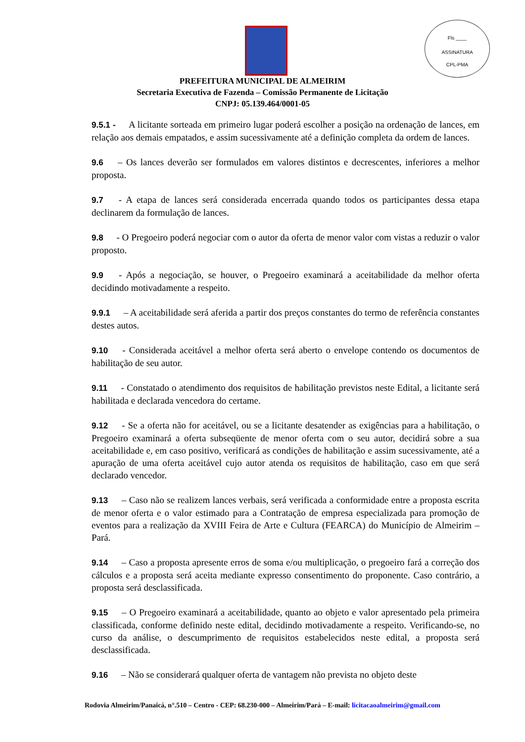Fls ____
ASSINATURA
CPL-PMA
PREFEITURA MUNICIPAL DE ALMEIRIM
Secretaria Executiva de Fazenda – Comissão Permanente de Licitação
CNPJ: 05.139.464/0001-05
9.5.1 - A licitante sorteada em primeiro lugar poderá escolher a posição na ordenação de lances, em relação aos demais empatados, e assim sucessivamente até a definição completa da ordem de lances.
9.6 – Os lances deverão ser formulados em valores distintos e decrescentes, inferiores a melhor proposta.
9.7 - A etapa de lances será considerada encerrada quando todos os participantes dessa etapa declinarem da formulação de lances.
9.8 - O Pregoeiro poderá negociar com o autor da oferta de menor valor com vistas a reduzir o valor proposto.
9.9 - Após a negociação, se houver, o Pregoeiro examinará a aceitabilidade da melhor oferta decidindo motivadamente a respeito.
9.9.1 – A aceitabilidade será aferida a partir dos preços constantes do termo de referência constantes destes autos.
9.10 - Considerada aceitável a melhor oferta será aberto o envelope contendo os documentos de habilitação de seu autor.
9.11 - Constatado o atendimento dos requisitos de habilitação previstos neste Edital, a licitante será habilitada e declarada vencedora do certame.
9.12 - Se a oferta não for aceitável, ou se a licitante desatender as exigências para a habilitação, o Pregoeiro examinará a oferta subseqüente de menor oferta com o seu autor, decidirá sobre a sua aceitabilidade e, em caso positivo, verificará as condições de habilitação e assim sucessivamente, até a apuração de uma oferta aceitável cujo autor atenda os requisitos de habilitação, caso em que será declarado vencedor.
9.13 – Caso não se realizem lances verbais, será verificada a conformidade entre a proposta escrita de menor oferta e o valor estimado para a Contratação de empresa especializada para promoção de eventos para a realização da XVIII Feira de Arte e Cultura (FEARCA) do Município de Almeirim – Pará.
9.14 – Caso a proposta apresente erros de soma e/ou multiplicação, o pregoeiro fará a correção dos cálculos e a proposta será aceita mediante expresso consentimento do proponente. Caso contrário, a proposta será desclassificada.
9.15 – O Pregoeiro examinará a aceitabilidade, quanto ao objeto e valor apresentado pela primeira classificada, conforme definido neste edital, decidindo motivadamente a respeito. Verificando-se, no curso da análise, o descumprimento de requisitos estabelecidos neste edital, a proposta será desclassificada.
9.16 – Não se considerará qualquer oferta de vantagem não prevista no objeto deste
Rodovia Almeirim/Panaicá, n°.510 – Centro - CEP: 68.230-000 – Almeirim/Pará – E-mail: licitacaoalmeirim@gmail.com